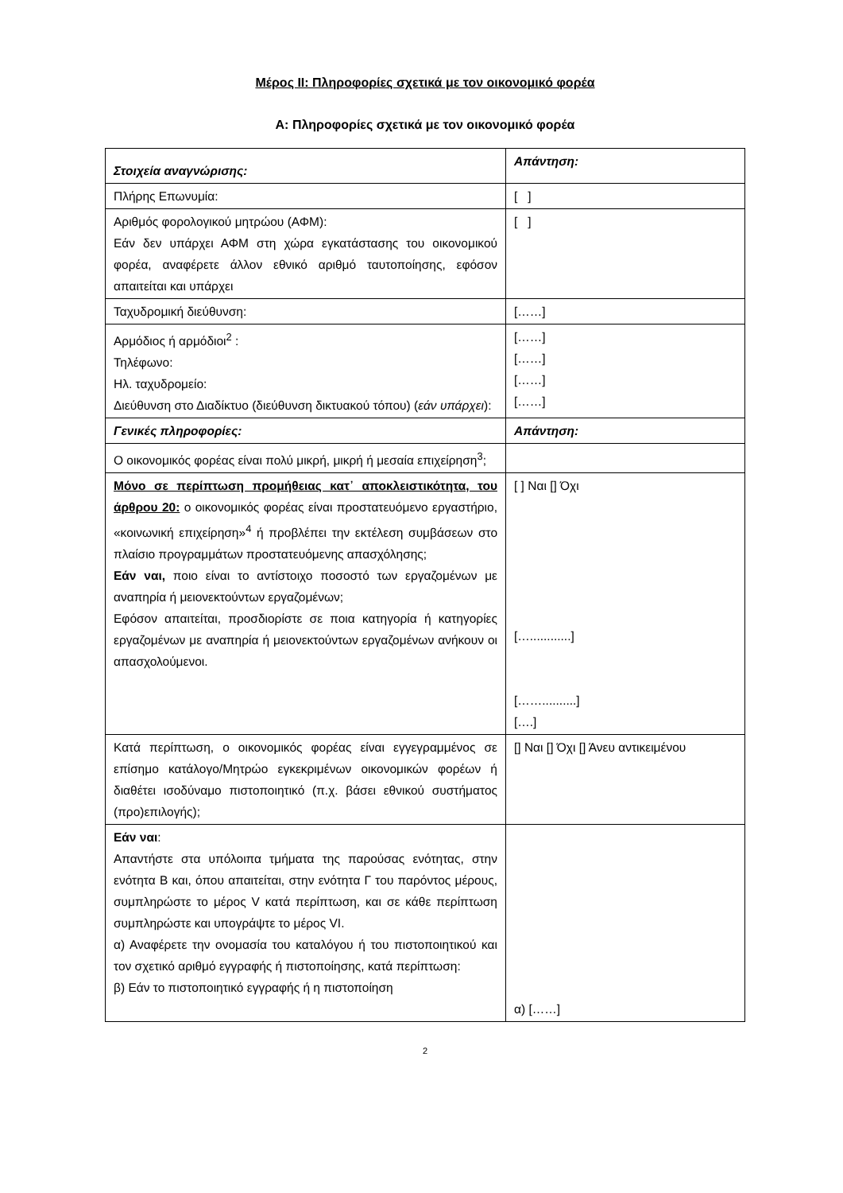Μέρος II: Πληροφορίες σχετικά με τον οικονομικό φορέα
Α: Πληροφορίες σχετικά με τον οικονομικό φορέα
| Στοιχεία αναγνώρισης: | Απάντηση: |
| Πλήρης Επωνυμία: | [ ] |
| Αριθμός φορολογικού μητρώου (ΑΦΜ): Εάν δεν υπάρχει ΑΦΜ στη χώρα εγκατάστασης του οικονομικού φορέα, αναφέρετε άλλον εθνικό αριθμό ταυτοποίησης, εφόσον απαιτείται και υπάρχει | [ ] |
| Ταχυδρομική διεύθυνση: | [……] |
| Αρμόδιος ή αρμόδιοι<sup>2</sup> : Τηλέφωνο: Ηλ. ταχυδρομείο: Διεύθυνση στο Διαδίκτυο (διεύθυνση δικτυακού τόπου) ( εάν υπάρχει ): | [……] [……] [……] [……] |
| Γενικές πληροφορίες: | Απάντηση: |
| Ο οικονομικός φορέας είναι πολύ μικρή, μικρή ή μεσαία επιχείρηση<sup>3</sup>; | |
| Μόνο σε περίπτωση προμήθειας κατ᾽ αποκλειστικότητα, του άρθρου 20: ο οικονομικός φορέας είναι προστατευόμενο εργαστήριο, «κοινωνική επιχείρηση»<sup>4</sup> ή προβλέπει την εκτέλεση συμβάσεων στο πλαίσιο προγραμμάτων προστατευόμενης απασχόλησης; Εάν ναι, ποιο είναι το αντίστοιχο ποσοστό των εργαζομένων με αναπηρία ή μειονεκτούντων εργαζομένων; Εφόσον απαιτείται, προσδιορίστε σε ποια κατηγορία ή κατηγορίες εργαζομένων με αναπηρία ή μειονεκτούντων εργαζομένων ανήκουν οι απασχολούμενοι. | [ ] Ναι [] Όχι […............] [……..........] [….] |
| Κατά περίπτωση, ο οικονομικός φορέας είναι εγγεγραμμένος σε επίσημο κατάλογο/Μητρώο εγκεκριμένων οικονομικών φορέων ή διαθέτει ισοδύναμο πιστοποιητικό (π.χ. βάσει εθνικού συστήματος (προ)επιλογής); | [] Ναι [] Όχι [] Άνευ αντικειμένου |
| Εάν ναι : Απαντήστε στα υπόλοιπα τμήματα της παρούσας ενότητας, στην ενότητα Β και, όπου απαιτείται, στην ενότητα Γ του παρόντος μέρους, συμπληρώστε το μέρος V κατά περίπτωση, και σε κάθε περίπτωση συμπληρώστε και υπογράψτε το μέρος VI. α) Αναφέρετε την ονομασία του καταλόγου ή του πιστοποιητικού και τον σχετικό αριθμό εγγραφής ή πιστοποίησης, κατά περίπτωση: β) Εάν το πιστοποιητικό εγγραφής ή η πιστοποίηση | α) [……] |
2